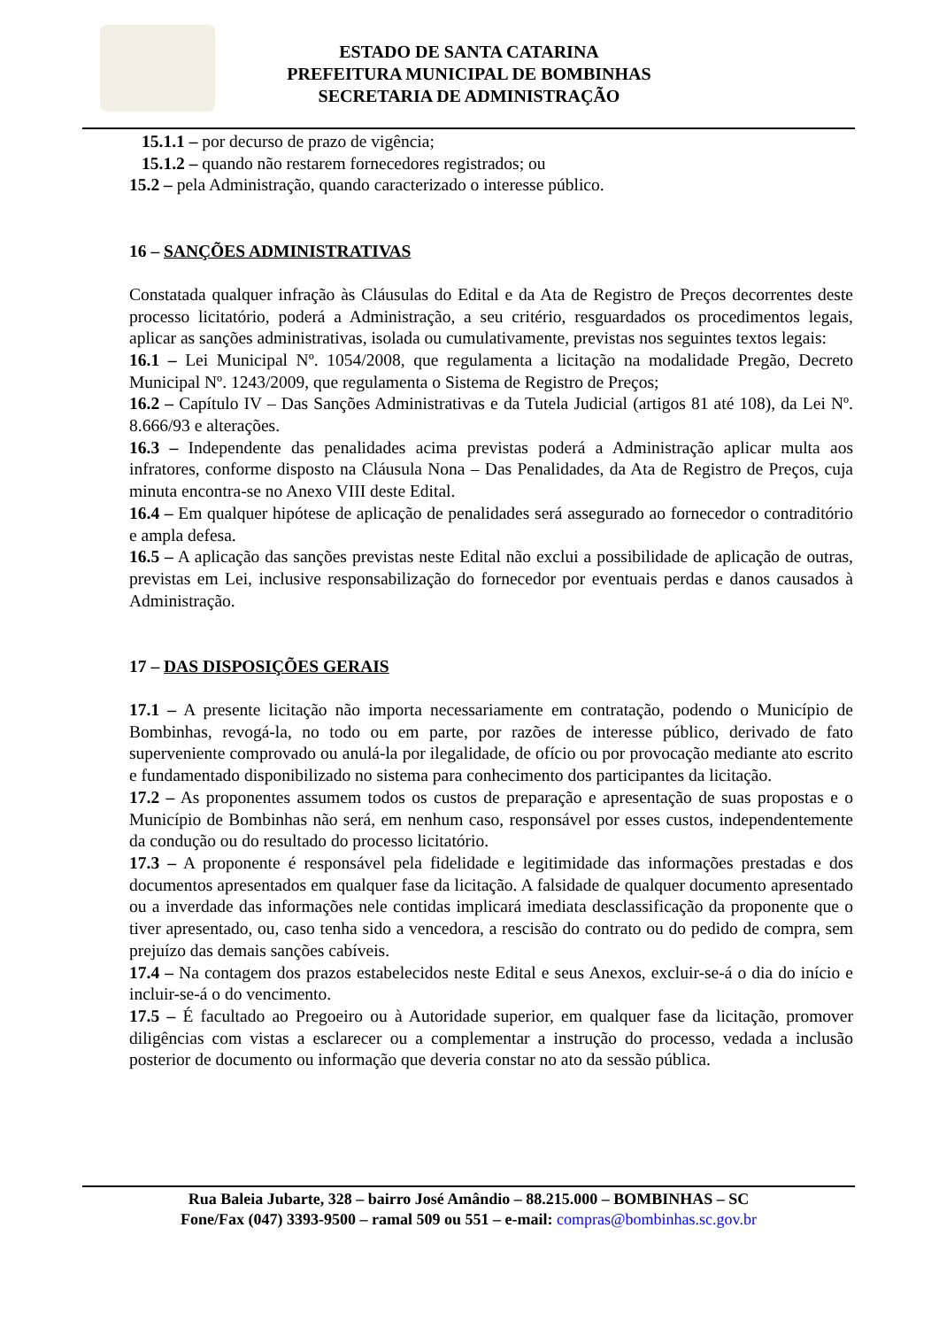ESTADO DE SANTA CATARINA
PREFEITURA MUNICIPAL DE BOMBINHAS
SECRETARIA DE ADMINISTRAÇÃO
15.1.1 – por decurso de prazo de vigência;
15.1.2 – quando não restarem fornecedores registrados; ou
15.2 – pela Administração, quando caracterizado o interesse público.
16 – SANÇÕES ADMINISTRATIVAS
Constatada qualquer infração às Cláusulas do Edital e da Ata de Registro de Preços decorrentes deste processo licitatório, poderá a Administração, a seu critério, resguardados os procedimentos legais, aplicar as sanções administrativas, isolada ou cumulativamente, previstas nos seguintes textos legais:
16.1 – Lei Municipal Nº. 1054/2008, que regulamenta a licitação na modalidade Pregão, Decreto Municipal Nº. 1243/2009, que regulamenta o Sistema de Registro de Preços;
16.2 – Capítulo IV – Das Sanções Administrativas e da Tutela Judicial (artigos 81 até 108), da Lei Nº. 8.666/93 e alterações.
16.3 – Independente das penalidades acima previstas poderá a Administração aplicar multa aos infratores, conforme disposto na Cláusula Nona – Das Penalidades, da Ata de Registro de Preços, cuja minuta encontra-se no Anexo VIII deste Edital.
16.4 – Em qualquer hipótese de aplicação de penalidades será assegurado ao fornecedor o contraditório e ampla defesa.
16.5 – A aplicação das sanções previstas neste Edital não exclui a possibilidade de aplicação de outras, previstas em Lei, inclusive responsabilização do fornecedor por eventuais perdas e danos causados à Administração.
17 – DAS DISPOSIÇÕES GERAIS
17.1 – A presente licitação não importa necessariamente em contratação, podendo o Município de Bombinhas, revogá-la, no todo ou em parte, por razões de interesse público, derivado de fato superveniente comprovado ou anulá-la por ilegalidade, de ofício ou por provocação mediante ato escrito e fundamentado disponibilizado no sistema para conhecimento dos participantes da licitação.
17.2 – As proponentes assumem todos os custos de preparação e apresentação de suas propostas e o Município de Bombinhas não será, em nenhum caso, responsável por esses custos, independentemente da condução ou do resultado do processo licitatório.
17.3 – A proponente é responsável pela fidelidade e legitimidade das informações prestadas e dos documentos apresentados em qualquer fase da licitação. A falsidade de qualquer documento apresentado ou a inverdade das informações nele contidas implicará imediata desclassificação da proponente que o tiver apresentado, ou, caso tenha sido a vencedora, a rescisão do contrato ou do pedido de compra, sem prejuízo das demais sanções cabíveis.
17.4 – Na contagem dos prazos estabelecidos neste Edital e seus Anexos, excluir-se-á o dia do início e incluir-se-á o do vencimento.
17.5 – É facultado ao Pregoeiro ou à Autoridade superior, em qualquer fase da licitação, promover diligências com vistas a esclarecer ou a complementar a instrução do processo, vedada a inclusão posterior de documento ou informação que deveria constar no ato da sessão pública.
Rua Baleia Jubarte, 328 – bairro José Amândio – 88.215.000 – BOMBINHAS – SC
Fone/Fax (047) 3393-9500 – ramal 509 ou 551 – e-mail: compras@bombinhas.sc.gov.br